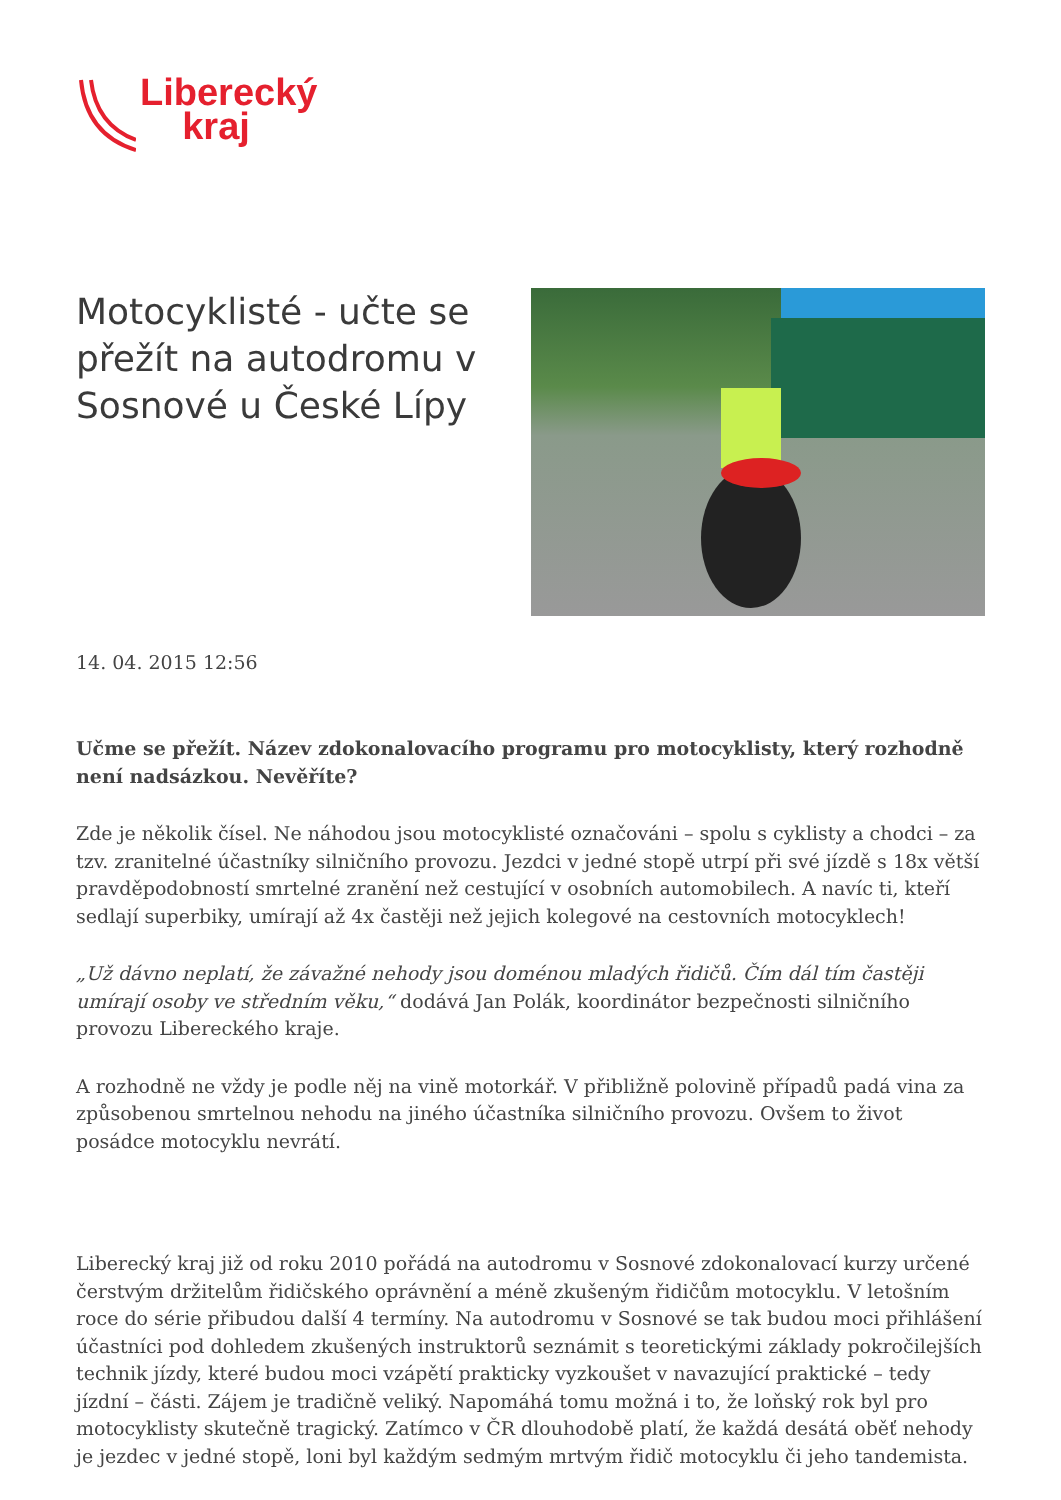Liberecký
kraj
Motocyklisté - učte se přežít na autodromu v Sosnové u České Lípy
14. 04. 2015 12:56
Učme se přežít. Název zdokonalovacího programu pro motocyklisty, který rozhodně není nadsázkou. Nevěříte?
Zde je několik čísel. Ne náhodou jsou motocyklisté označováni – spolu s cyklisty a chodci – za tzv. zranitelné účastníky silničního provozu. Jezdci v jedné stopě utrpí při své jízdě s 18x větší pravděpodobností smrtelné zranění než cestující v osobních automobilech. A navíc ti, kteří sedlají superbiky, umírají až 4x častěji než jejich kolegové na cestovních motocyklech!
„Už dávno neplatí, že závažné nehody jsou doménou mladých řidičů. Čím dál tím častěji umírají osoby ve středním věku,“ dodává Jan Polák, koordinátor bezpečnosti silničního provozu Libereckého kraje.
A rozhodně ne vždy je podle něj na vině motorkář. V přibližně polovině případů padá vina za způsobenou smrtelnou nehodu na jiného účastníka silničního provozu. Ovšem to život posádce motocyklu nevrátí.
Liberecký kraj již od roku 2010 pořádá na autodromu v Sosnové zdokonalovací kurzy určené čerstvým držitelům řidičského oprávnění a méně zkušeným řidičům motocyklu. V letošním roce do série přibudou další 4 termíny. Na autodromu v Sosnové se tak budou moci přihlášení účastníci pod dohledem zkušených instruktorů seznámit s teoretickými základy pokročilejších technik jízdy, které budou moci vzápětí prakticky vyzkoušet v navazující praktické – tedy jízdní – části. Zájem je tradičně veliký. Napomáhá tomu možná i to, že loňský rok byl pro motocyklisty skutečně tragický. Zatímco v ČR dlouhodobě platí, že každá desátá oběť nehody je jezdec v jedné stopě, loni byl každým sedmým mrtvým řidič motocyklu či jeho tandemista.